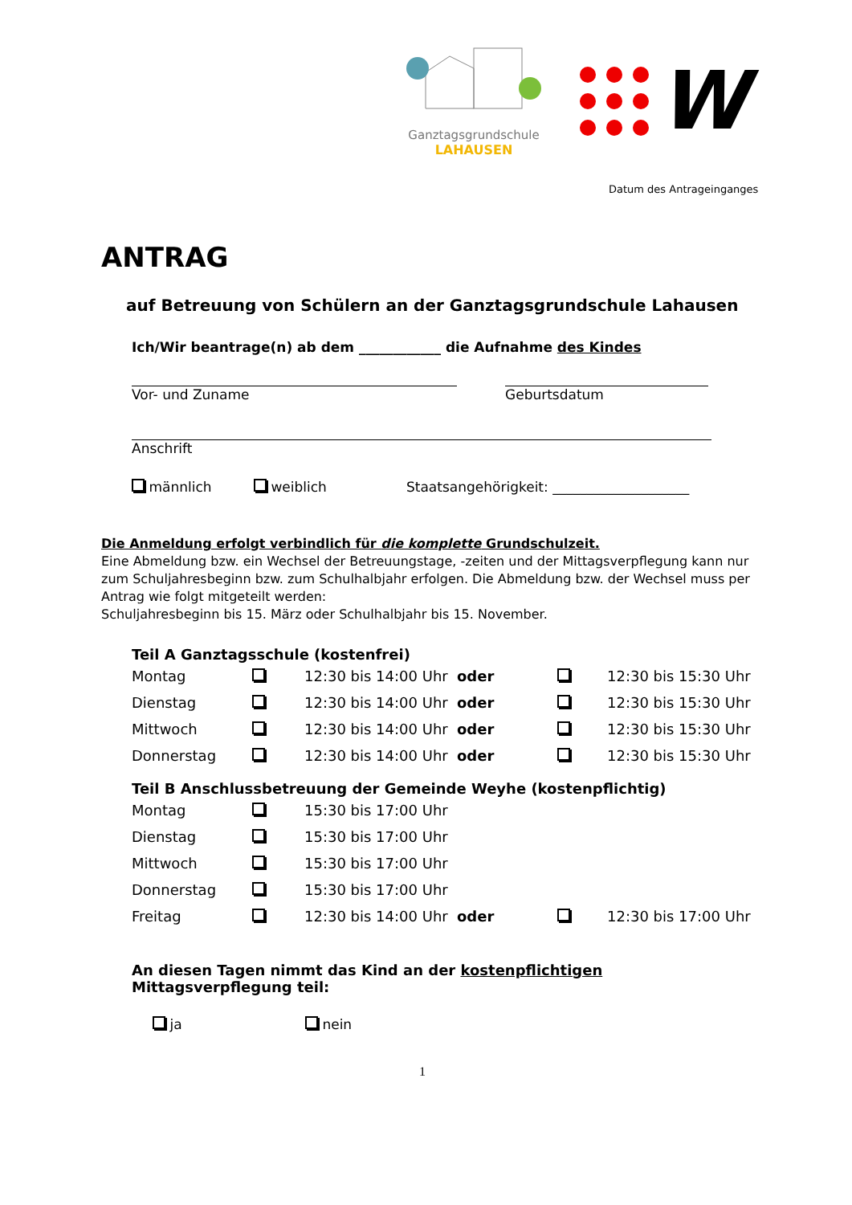Ganztagsgrundschule
LAHAUSEN
W
Datum des Antrageinganges
ANTRAG
auf Betreuung von Schülern an der Ganztagsgrundschule Lahausen
Ich/Wir beantrage(n) ab dem ____________ die Aufnahme des Kindes
Vor- und Zuname Geburtsdatum
Anschrift
männlich weiblich Staatsangehörigkeit: ____________________
Die Anmeldung erfolgt verbindlich für die komplette Grundschulzeit.
Eine Abmeldung bzw. ein Wechsel der Betreuungstage, -zeiten und der Mittagsverpflegung kann nur zum Schuljahresbeginn bzw. zum Schulhalbjahr erfolgen. Die Abmeldung bzw. der Wechsel muss per Antrag wie folgt mitgeteilt werden:
Schuljahresbeginn bis 15. März oder Schulhalbjahr bis 15. November.
Teil A Ganztagsschule (kostenfrei)
| Montag | | 12:30 bis 14:00 Uhr | oder | | 12:30 bis 15:30 Uhr |
| Dienstag | | 12:30 bis 14:00 Uhr | oder | | 12:30 bis 15:30 Uhr |
| Mittwoch | | 12:30 bis 14:00 Uhr | oder | | 12:30 bis 15:30 Uhr |
| Donnerstag | | 12:30 bis 14:00 Uhr | oder | | 12:30 bis 15:30 Uhr |
Teil B Anschlussbetreuung der Gemeinde Weyhe (kostenpflichtig)
| Montag | | 15:30 bis 17:00 Uhr | | | |
| Dienstag | | 15:30 bis 17:00 Uhr | | | |
| Mittwoch | | 15:30 bis 17:00 Uhr | | | |
| Donnerstag | | 15:30 bis 17:00 Uhr | | | |
| Freitag | | 12:30 bis 14:00 Uhr | oder | | 12:30 bis 17:00 Uhr |
An diesen Tagen nimmt das Kind an der kostenpflichtigen Mittagsverpflegung teil:
ja nein
1